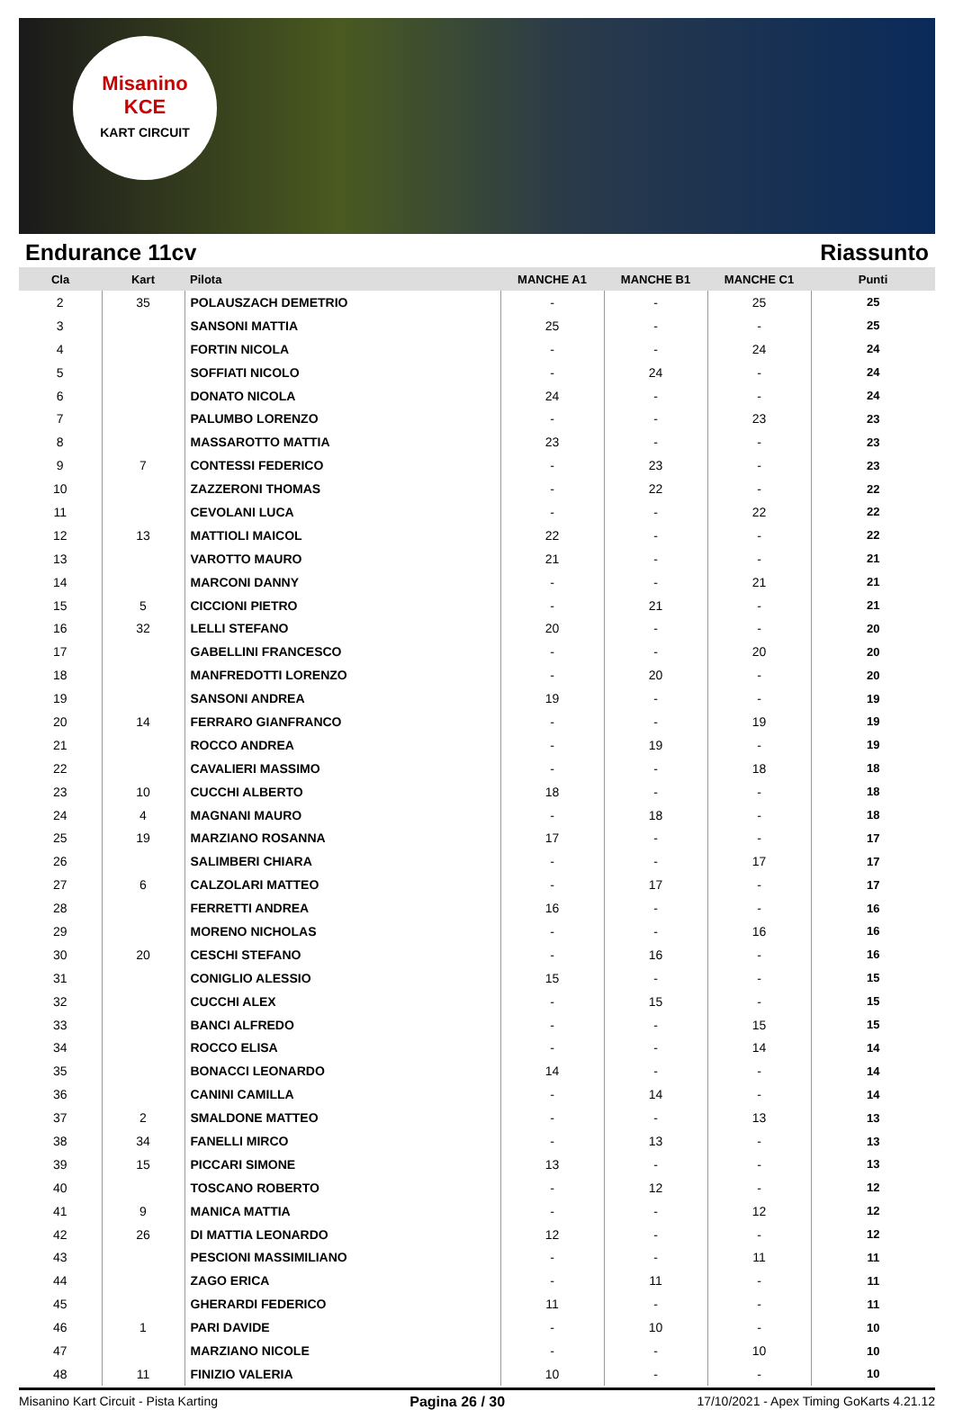Misanino
KCE
KART CIRCUIT
Endurance 11cv Riassunto
| Cla | Kart | Pilota | MANCHE A1 | MANCHE B1 | MANCHE C1 | Punti |
| --- | --- | --- | --- | --- | --- | --- |
| 2 | 35 | POLAUSZACH DEMETRIO | - | - | 25 | 25 |
| 3 | | SANSONI MATTIA | 25 | - | - | 25 |
| 4 | | FORTIN NICOLA | - | - | 24 | 24 |
| 5 | | SOFFIATI NICOLO | - | 24 | - | 24 |
| 6 | | DONATO NICOLA | 24 | - | - | 24 |
| 7 | | PALUMBO LORENZO | - | - | 23 | 23 |
| 8 | | MASSAROTTO MATTIA | 23 | - | - | 23 |
| 9 | 7 | CONTESSI FEDERICO | - | 23 | - | 23 |
| 10 | | ZAZZERONI THOMAS | - | 22 | - | 22 |
| 11 | | CEVOLANI LUCA | - | - | 22 | 22 |
| 12 | 13 | MATTIOLI MAICOL | 22 | - | - | 22 |
| 13 | | VAROTTO MAURO | 21 | - | - | 21 |
| 14 | | MARCONI DANNY | - | - | 21 | 21 |
| 15 | 5 | CICCIONI PIETRO | - | 21 | - | 21 |
| 16 | 32 | LELLI STEFANO | 20 | - | - | 20 |
| 17 | | GABELLINI FRANCESCO | - | - | 20 | 20 |
| 18 | | MANFREDOTTI LORENZO | - | 20 | - | 20 |
| 19 | | SANSONI ANDREA | 19 | - | - | 19 |
| 20 | 14 | FERRARO GIANFRANCO | - | - | 19 | 19 |
| 21 | | ROCCO ANDREA | - | 19 | - | 19 |
| 22 | | CAVALIERI MASSIMO | - | - | 18 | 18 |
| 23 | 10 | CUCCHI ALBERTO | 18 | - | - | 18 |
| 24 | 4 | MAGNANI MAURO | - | 18 | - | 18 |
| 25 | 19 | MARZIANO ROSANNA | 17 | - | - | 17 |
| 26 | | SALIMBERI CHIARA | - | - | 17 | 17 |
| 27 | 6 | CALZOLARI MATTEO | - | 17 | - | 17 |
| 28 | | FERRETTI ANDREA | 16 | - | - | 16 |
| 29 | | MORENO NICHOLAS | - | - | 16 | 16 |
| 30 | 20 | CESCHI STEFANO | - | 16 | - | 16 |
| 31 | | CONIGLIO ALESSIO | 15 | - | - | 15 |
| 32 | | CUCCHI ALEX | - | 15 | - | 15 |
| 33 | | BANCI ALFREDO | - | - | 15 | 15 |
| 34 | | ROCCO ELISA | - | - | 14 | 14 |
| 35 | | BONACCI LEONARDO | 14 | - | - | 14 |
| 36 | | CANINI CAMILLA | - | 14 | - | 14 |
| 37 | 2 | SMALDONE MATTEO | - | - | 13 | 13 |
| 38 | 34 | FANELLI MIRCO | - | 13 | - | 13 |
| 39 | 15 | PICCARI SIMONE | 13 | - | - | 13 |
| 40 | | TOSCANO ROBERTO | - | 12 | - | 12 |
| 41 | 9 | MANICA MATTIA | - | - | 12 | 12 |
| 42 | 26 | DI MATTIA LEONARDO | 12 | - | - | 12 |
| 43 | | PESCIONI MASSIMILIANO | - | - | 11 | 11 |
| 44 | | ZAGO ERICA | - | 11 | - | 11 |
| 45 | | GHERARDI FEDERICO | 11 | - | - | 11 |
| 46 | 1 | PARI DAVIDE | - | 10 | - | 10 |
| 47 | | MARZIANO NICOLE | - | - | 10 | 10 |
| 48 | 11 | FINIZIO VALERIA | 10 | - | - | 10 |
Misanino Kart Circuit - Pista Karting Pagina 26 / 30 17/10/2021 - Apex Timing GoKarts 4.21.12